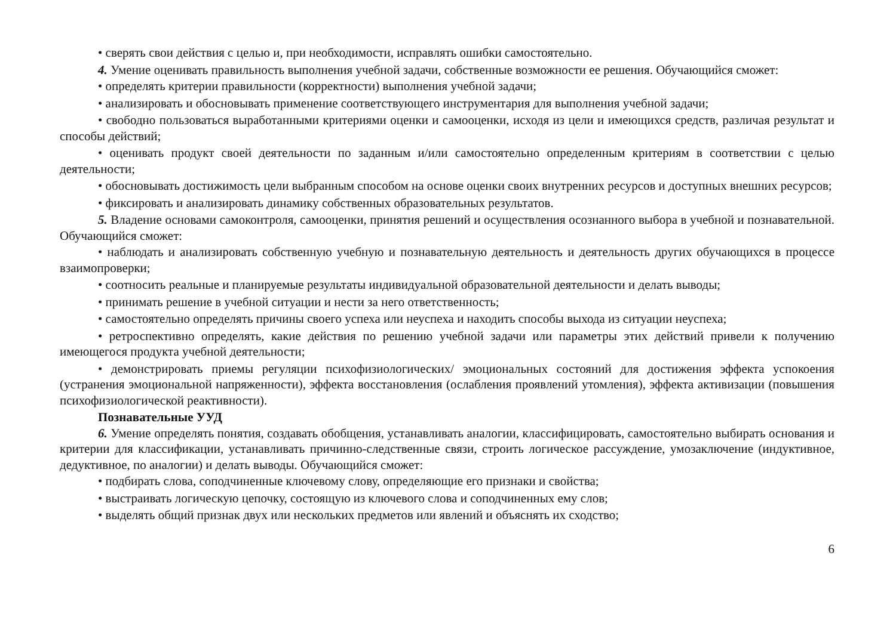• сверять свои действия с целью и, при необходимости, исправлять ошибки самостоятельно.
4. Умение оценивать правильность выполнения учебной задачи, собственные возможности ее решения. Обучающийся сможет:
• определять критерии правильности (корректности) выполнения учебной задачи;
• анализировать и обосновывать применение соответствующего инструментария для выполнения учебной задачи;
• свободно пользоваться выработанными критериями оценки и самооценки, исходя из цели и имеющихся средств, различая результат и способы действий;
• оценивать продукт своей деятельности по заданным и/или самостоятельно определенным критериям в соответствии с целью деятельности;
• обосновывать достижимость цели выбранным способом на основе оценки своих внутренних ресурсов и доступных внешних ресурсов;
• фиксировать и анализировать динамику собственных образовательных результатов.
5. Владение основами самоконтроля, самооценки, принятия решений и осуществления осознанного выбора в учебной и познавательной. Обучающийся сможет:
• наблюдать и анализировать собственную учебную и познавательную деятельность и деятельность других обучающихся в процессе взаимопроверки;
• соотносить реальные и планируемые результаты индивидуальной образовательной деятельности и делать выводы;
• принимать решение в учебной ситуации и нести за него ответственность;
• самостоятельно определять причины своего успеха или неуспеха и находить способы выхода из ситуации неуспеха;
• ретроспективно определять, какие действия по решению учебной задачи или параметры этих действий привели к получению имеющегося продукта учебной деятельности;
• демонстрировать приемы регуляции психофизиологических/ эмоциональных состояний для достижения эффекта успокоения (устранения эмоциональной напряженности), эффекта восстановления (ослабления проявлений утомления), эффекта активизации (повышения психофизиологической реактивности).
Познавательные УУД
6. Умение определять понятия, создавать обобщения, устанавливать аналогии, классифицировать, самостоятельно выбирать основания и критерии для классификации, устанавливать причинно-следственные связи, строить логическое рассуждение, умозаключение (индуктивное, дедуктивное, по аналогии) и делать выводы. Обучающийся сможет:
• подбирать слова, соподчиненные ключевому слову, определяющие его признаки и свойства;
• выстраивать логическую цепочку, состоящую из ключевого слова и соподчиненных ему слов;
• выделять общий признак двух или нескольких предметов или явлений и объяснять их сходство;
6